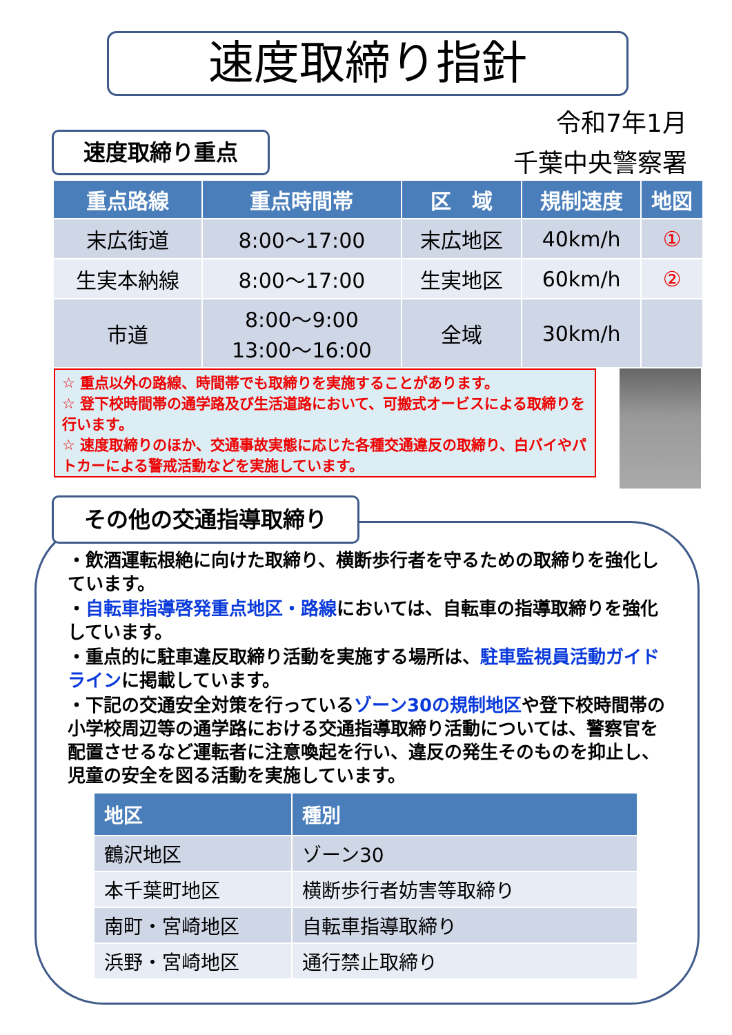速度取締り指針
令和7年1月
千葉中央警察署
速度取締り重点
| 重点路線 | 重点時間帯 | 区 域 | 規制速度 | 地図 |
| --- | --- | --- | --- | --- |
| 末広街道 | 8:00～17:00 | 末広地区 | 40km/h | ① |
| 生実本納線 | 8:00～17:00 | 生実地区 | 60km/h | ② |
| 市道 | 8:00～9:00 13:00～16:00 | 全域 | 30km/h | |
☆ 重点以外の路線、時間帯でも取締りを実施することがあります。
☆ 登下校時間帯の通学路及び生活道路において、可搬式オービスによる取締りを行います。
☆ 速度取締りのほか、交通事故実態に応じた各種交通違反の取締り、白バイやパトカーによる警戒活動などを実施しています。
その他の交通指導取締り
・飲酒運転根絶に向けた取締り、横断歩行者を守るための取締りを強化しています。
・自転車指導啓発重点地区・路線においては、自転車の指導取締りを強化しています。
・重点的に駐車違反取締り活動を実施する場所は、駐車監視員活動ガイドラインに掲載しています。
・下記の交通安全対策を行っているゾーン30の規制地区や登下校時間帯の小学校周辺等の通学路における交通指導取締り活動については、警察官を配置させるなど運転者に注意喚起を行い、違反の発生そのものを抑止し、児童の安全を図る活動を実施しています。
| 地区 | 種別 |
| --- | --- |
| 鶴沢地区 | ゾーン30 |
| 本千葉町地区 | 横断歩行者妨害等取締り |
| 南町・宮崎地区 | 自転車指導取締り |
| 浜野・宮崎地区 | 通行禁止取締り |